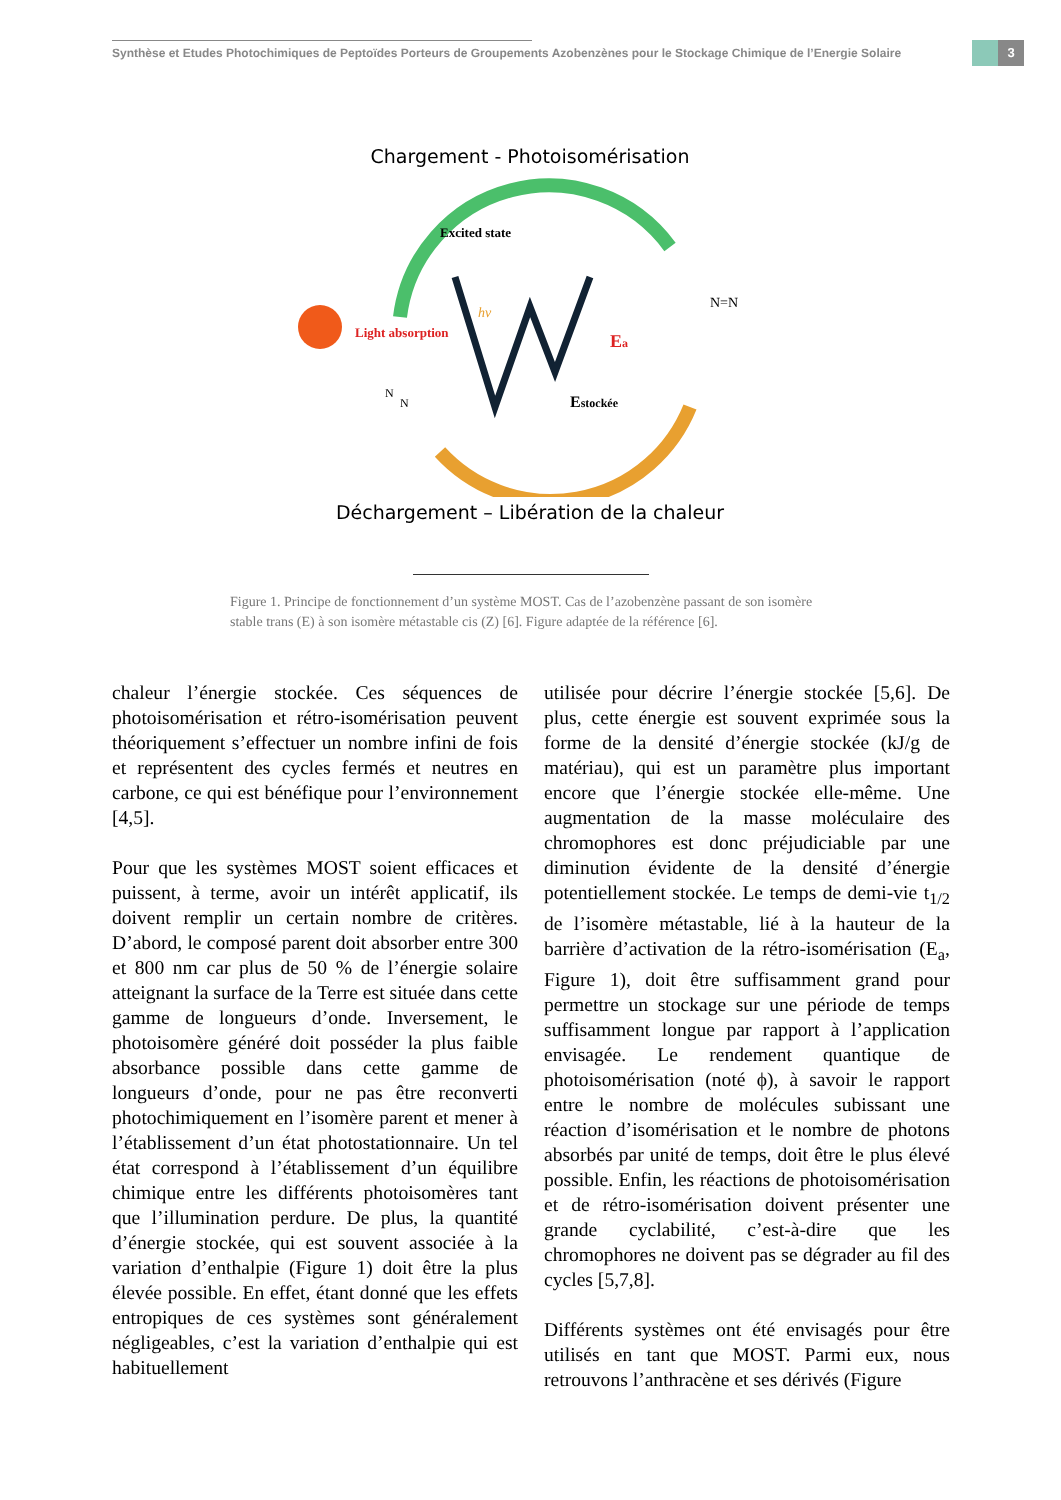Synthèse et Etudes Photochimiques de Peptoïdes Porteurs de Groupements Azobenzènes pour le Stockage Chimique de l’Energie Solaire
3
Chargement - Photoisomérisation
Light absorption
Excited state
hν
Ea
Estockée
N=N
N
N
Déchargement – Libération de la chaleur
Figure 1. Principe de fonctionnement d’un système MOST. Cas de l’azobenzène passant de son isomère stable trans (E) à son isomère métastable cis (Z) [6]. Figure adaptée de la référence [6].
chaleur l’énergie stockée. Ces séquences de photoisomérisation et rétro-isomérisation peuvent théoriquement s’effectuer un nombre infini de fois et représentent des cycles fermés et neutres en carbone, ce qui est bénéfique pour l’environnement [4,5].
Pour que les systèmes MOST soient efficaces et puissent, à terme, avoir un intérêt applicatif, ils doivent remplir un certain nombre de critères. D’abord, le composé parent doit absorber entre 300 et 800 nm car plus de 50 % de l’énergie solaire atteignant la surface de la Terre est située dans cette gamme de longueurs d’onde. Inversement, le photoisomère généré doit posséder la plus faible absorbance possible dans cette gamme de longueurs d’onde, pour ne pas être reconverti photochimiquement en l’isomère parent et mener à l’établissement d’un état photostationnaire. Un tel état correspond à l’établissement d’un équilibre chimique entre les différents photoisomères tant que l’illumination perdure. De plus, la quantité d’énergie stockée, qui est souvent associée à la variation d’enthalpie (Figure 1) doit être la plus élevée possible. En effet, étant donné que les effets entropiques de ces systèmes sont généralement négligeables, c’est la variation d’enthalpie qui est habituellement
utilisée pour décrire l’énergie stockée [5,6]. De plus, cette énergie est souvent exprimée sous la forme de la densité d’énergie stockée (kJ/g de matériau), qui est un paramètre plus important encore que l’énergie stockée elle-même. Une augmentation de la masse moléculaire des chromophores est donc préjudiciable par une diminution évidente de la densité d’énergie potentiellement stockée. Le temps de demi-vie t<sub>1/2</sub> de l’isomère métastable, lié à la hauteur de la barrière d’activation de la rétro-isomérisation (E<sub>a</sub>, Figure 1), doit être suffisamment grand pour permettre un stockage sur une période de temps suffisamment longue par rapport à l’application envisagée. Le rendement quantique de photoisomérisation (noté ϕ), à savoir le rapport entre le nombre de molécules subissant une réaction d’isomérisation et le nombre de photons absorbés par unité de temps, doit être le plus élevé possible. Enfin, les réactions de photoisomérisation et de rétro-isomérisation doivent présenter une grande cyclabilité, c’est-à-dire que les chromophores ne doivent pas se dégrader au fil des cycles [5,7,8].
Différents systèmes ont été envisagés pour être utilisés en tant que MOST. Parmi eux, nous retrouvons l’anthracène et ses dérivés (Figure